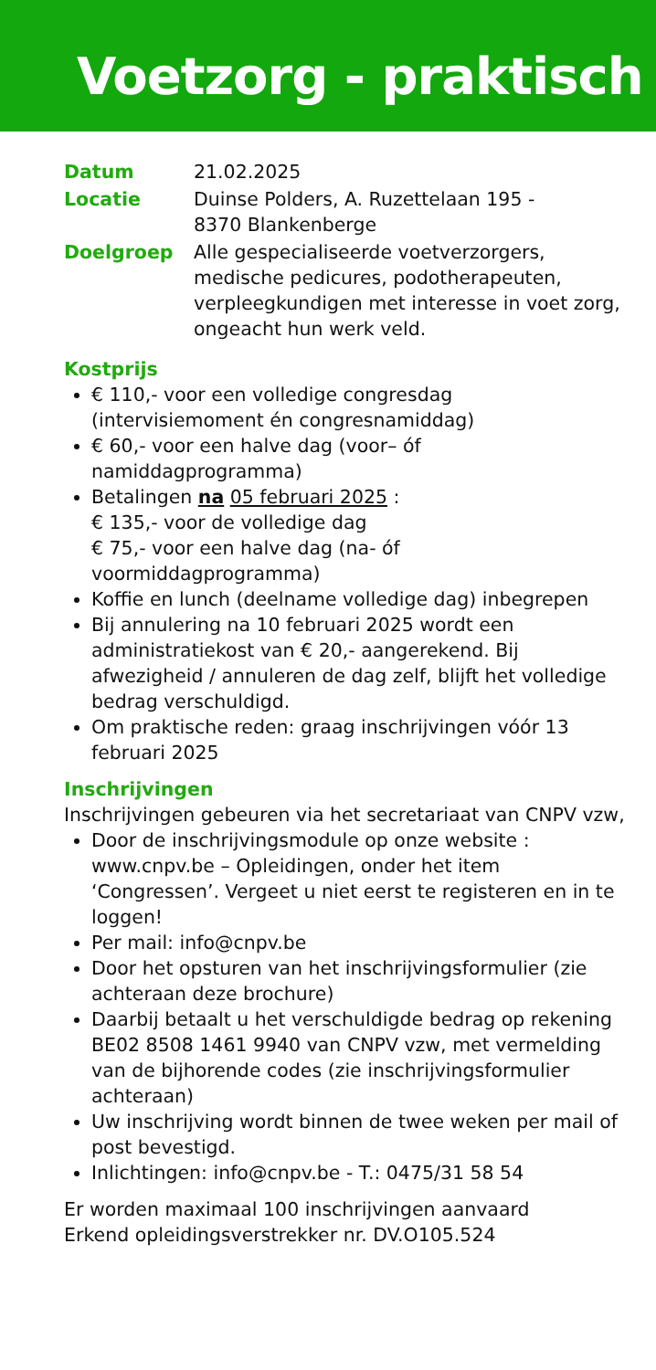Voetzorg - praktisch
| Datum | 21.02.2025 |
| Locatie | Duinse Polders, A. Ruzettelaan 195 - 8370 Blankenberge |
| Doelgroep | Alle gespecialiseerde voetverzorgers, medische pedicures, podotherapeuten, verpleegkundigen met interesse in voet zorg, ongeacht hun werk veld. |
Kostprijs
€ 110,- voor een volledige congresdag
(intervisiemoment én congresnamiddag)
€ 60,- voor een halve dag (voor– óf namiddagprogramma)
Betalingen na 05 februari 2025 :
€ 135,- voor de volledige dag
€ 75,- voor een halve dag (na- óf voormiddagprogramma)
Koffie en lunch (deelname volledige dag) inbegrepen
Bij annulering na 10 februari 2025 wordt een administratiekost van € 20,- aangerekend. Bij afwezigheid / annuleren de dag zelf, blijft het volledige bedrag verschuldigd.
Om praktische reden: graag inschrijvingen vóór 13 februari 2025
Inschrijvingen
Inschrijvingen gebeuren via het secretariaat van CNPV vzw,
Door de inschrijvingsmodule op onze website : www.cnpv.be – Opleidingen, onder het item ‘Congressen’. Vergeet u niet eerst te registeren en in te loggen!
Per mail: info@cnpv.be
Door het opsturen van het inschrijvingsformulier (zie achteraan deze brochure)
Daarbij betaalt u het verschuldigde bedrag op rekening BE02 8508 1461 9940 van CNPV vzw, met vermelding van de bijhorende codes (zie inschrijvingsformulier achteraan)
Uw inschrijving wordt binnen de twee weken per mail of post bevestigd.
Inlichtingen: info@cnpv.be - T.: 0475/31 58 54
Er worden maximaal 100 inschrijvingen aanvaard
Erkend opleidingsverstrekker nr. DV.O105.524